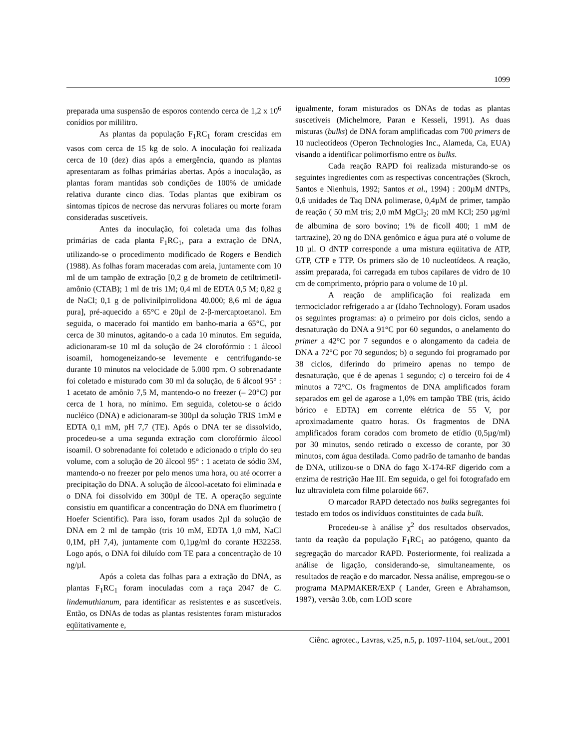1099
preparada uma suspensão de esporos contendo cerca de 1,2 x 10<sup>6</sup> conídios por mililitro.
As plantas da população F<sub>1</sub>RC<sub>1</sub> foram crescidas em vasos com cerca de 15 kg de solo. A inoculação foi realizada cerca de 10 (dez) dias após a emergência, quando as plantas apresentaram as folhas primárias abertas. Após a inoculação, as plantas foram mantidas sob condições de 100% de umidade relativa durante cinco dias. Todas plantas que exibiram os sintomas típicos de necrose das nervuras foliares ou morte foram consideradas suscetíveis.
Antes da inoculação, foi coletada uma das folhas primárias de cada planta F<sub>1</sub>RC<sub>1</sub>, para a extração de DNA, utilizando-se o procedimento modificado de Rogers e Bendich (1988). As folhas foram maceradas com areia, juntamente com 10 ml de um tampão de extração [0,2 g de brometo de cetiltrimetil-amônio (CTAB); 1 ml de tris 1M; 0,4 ml de EDTA 0,5 M; 0,82 g de NaCl; 0,1 g de polivinilpirrolidona 40.000; 8,6 ml de água pura], pré-aquecido a 65°C e 20µl de 2-β-mercaptoetanol. Em seguida, o macerado foi mantido em banho-maria a 65°C, por cerca de 30 minutos, agitando-o a cada 10 minutos. Em seguida, adicionaram-se 10 ml da solução de 24 clorofórmio : 1 álcool isoamil, homogeneizando-se levemente e centrifugando-se durante 10 minutos na velocidade de 5.000 rpm. O sobrenadante foi coletado e misturado com 30 ml da solução, de 6 álcool 95° : 1 acetato de amônio 7,5 M, mantendo-o no freezer (– 20°C) por cerca de 1 hora, no mínimo. Em seguida, coletou-se o ácido nucléico (DNA) e adicionaram-se 300µl da solução TRIS 1mM e EDTA 0,1 mM, pH 7,7 (TE). Após o DNA ter se dissolvido, procedeu-se a uma segunda extração com clorofórmio álcool isoamil. O sobrenadante foi coletado e adicionado o triplo do seu volume, com a solução de 20 álcool 95° : 1 acetato de sódio 3M, mantendo-o no freezer por pelo menos uma hora, ou até ocorrer a precipitação do DNA. A solução de álcool-acetato foi eliminada e o DNA foi dissolvido em 300µl de TE. A operação seguinte consistiu em quantificar a concentração do DNA em fluorímetro ( Hoefer Scientific). Para isso, foram usados 2µl da solução de DNA em 2 ml de tampão (tris 10 mM, EDTA 1,0 mM, NaCl 0,1M, pH 7,4), juntamente com 0,1µg/ml do corante H32258. Logo após, o DNA foi diluído com TE para a concentração de 10 ng/µl.
Após a coleta das folhas para a extração do DNA, as plantas F<sub>1</sub>RC<sub>1</sub> foram inoculadas com a raça 2047 de C. lindemuthianum, para identificar as resistentes e as suscetíveis. Então, os DNAs de todas as plantas resistentes foram misturados eqüitativamente e,
igualmente, foram misturados os DNAs de todas as plantas suscetíveis (Michelmore, Paran e Kesseli, 1991). As duas misturas (bulks) de DNA foram amplificadas com 700 primers de 10 nucleotídeos (Operon Technologies Inc., Alameda, Ca, EUA) visando a identificar polimorfismo entre os bulks.
Cada reação RAPD foi realizada misturando-se os seguintes ingredientes com as respectivas concentrações (Skroch, Santos e Nienhuis, 1992; Santos et al., 1994) : 200µM dNTPs, 0,6 unidades de Taq DNA polimerase, 0,4µM de primer, tampão de reação ( 50 mM tris; 2,0 mM MgCl<sub>2</sub>; 20 mM KCl; 250 µg/ml de albumina de soro bovino; 1% de ficoll 400; 1 mM de tartrazine), 20 ng do DNA genômico e água pura até o volume de 10 µl. O dNTP corresponde a uma mistura eqüitativa de ATP, GTP, CTP e TTP. Os primers são de 10 nucleotídeos. A reação, assim preparada, foi carregada em tubos capilares de vidro de 10 cm de comprimento, próprio para o volume de 10 µl.
A reação de amplificação foi realizada em termociclador refrigerado a ar (Idaho Technology). Foram usados os seguintes programas: a) o primeiro por dois ciclos, sendo a desnaturação do DNA a 91°C por 60 segundos, o anelamento do primer a 42°C por 7 segundos e o alongamento da cadeia de DNA a 72°C por 70 segundos; b) o segundo foi programado por 38 ciclos, diferindo do primeiro apenas no tempo de desnaturação, que é de apenas 1 segundo; c) o terceiro foi de 4 minutos a 72°C. Os fragmentos de DNA amplificados foram separados em gel de agarose a 1,0% em tampão TBE (tris, ácido bórico e EDTA) em corrente elétrica de 55 V, por aproximadamente quatro horas. Os fragmentos de DNA amplificados foram corados com brometo de etídio (0,5µg/ml) por 30 minutos, sendo retirado o excesso de corante, por 30 minutos, com água destilada. Como padrão de tamanho de bandas de DNA, utilizou-se o DNA do fago X-174-RF digerido com a enzima de restrição Hae III. Em seguida, o gel foi fotografado em luz ultravioleta com filme polaroide 667.
O marcador RAPD detectado nos bulks segregantes foi testado em todos os indivíduos constituintes de cada bulk.
Procedeu-se à análise χ<sup>2</sup> dos resultados observados, tanto da reação da população F<sub>1</sub>RC<sub>1</sub> ao patógeno, quanto da segregação do marcador RAPD. Posteriormente, foi realizada a análise de ligação, considerando-se, simultaneamente, os resultados de reação e do marcador. Nessa análise, empregou-se o programa MAPMAKER/EXP ( Lander, Green e Abrahamson, 1987), versão 3.0b, com LOD score
Ciênc. agrotec., Lavras, v.25, n.5, p. 1097-1104, set./out., 2001